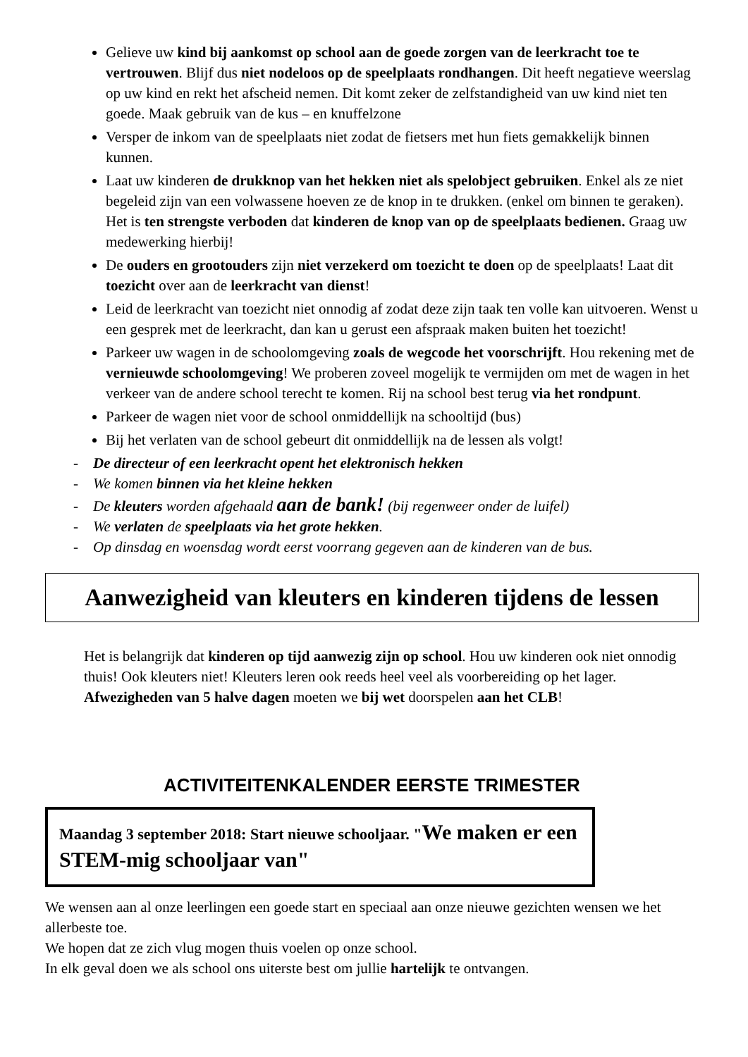Gelieve uw kind bij aankomst op school aan de goede zorgen van de leerkracht toe te vertrouwen. Blijf dus niet nodeloos op de speelplaats rondhangen. Dit heeft negatieve weerslag op uw kind en rekt het afscheid nemen. Dit komt zeker de zelfstandigheid van uw kind niet ten goede. Maak gebruik van de kus – en knuffelzone
Versper de inkom van de speelplaats niet zodat de fietsers met hun fiets gemakkelijk binnen kunnen.
Laat uw kinderen de drukknop van het hekken niet als spelobject gebruiken. Enkel als ze niet begeleid zijn van een volwassene hoeven ze de knop in te drukken. (enkel om binnen te geraken). Het is ten strengste verboden dat kinderen de knop van op de speelplaats bedienen. Graag uw medewerking hierbij!
De ouders en grootouders zijn niet verzekerd om toezicht te doen op de speelplaats! Laat dit toezicht over aan de leerkracht van dienst!
Leid de leerkracht van toezicht niet onnodig af zodat deze zijn taak ten volle kan uitvoeren. Wenst u een gesprek met de leerkracht, dan kan u gerust een afspraak maken buiten het toezicht!
Parkeer uw wagen in de schoolomgeving zoals de wegcode het voorschrijft. Hou rekening met de vernieuwde schoolomgeving! We proberen zoveel mogelijk te vermijden om met de wagen in het verkeer van de andere school terecht te komen. Rij na school best terug via het rondpunt.
Parkeer de wagen niet voor de school onmiddellijk na schooltijd (bus)
Bij het verlaten van de school gebeurt dit onmiddellijk na de lessen als volgt!
- De directeur of een leerkracht opent het elektronisch hekken
- We komen binnen via het kleine hekken
- De kleuters worden afgehaald aan de bank! (bij regenweer onder de luifel)
- We verlaten de speelplaats via het grote hekken.
- Op dinsdag en woensdag wordt eerst voorrang gegeven aan de kinderen van de bus.
Aanwezigheid van kleuters en kinderen tijdens de lessen
Het is belangrijk dat kinderen op tijd aanwezig zijn op school. Hou uw kinderen ook niet onnodig thuis! Ook kleuters niet! Kleuters leren ook reeds heel veel als voorbereiding op het lager. Afwezigheden van 5 halve dagen moeten we bij wet doorspelen aan het CLB!
ACTIVITEITENKALENDER EERSTE TRIMESTER
Maandag 3 september 2018: Start nieuwe schooljaar. "We maken er een STEM-mig schooljaar van"
We wensen aan al onze leerlingen een goede start en speciaal aan onze nieuwe gezichten wensen we het allerbeste toe.
We hopen dat ze zich vlug mogen thuis voelen op onze school.
In elk geval doen we als school ons uiterste best om jullie hartelijk te ontvangen.